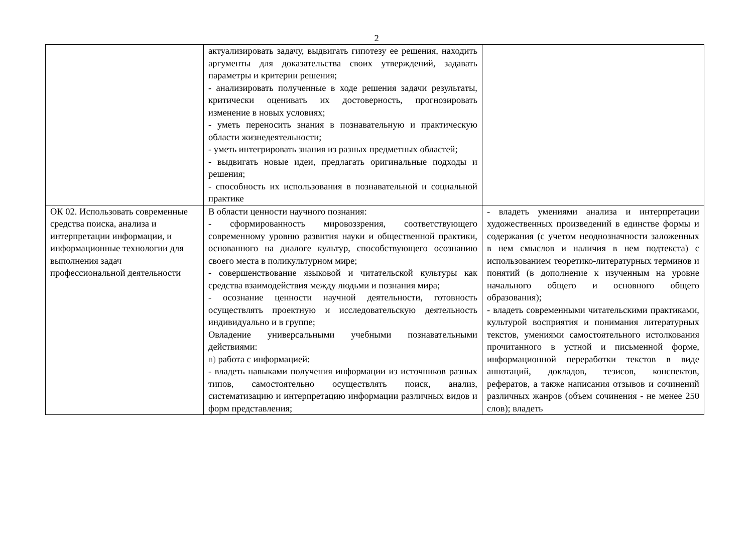2
| | актуализировать задачу, выдвигать гипотезу ее решения, находить аргументы для доказательства своих утверждений, задавать параметры и критерии решения; - анализировать полученные в ходе решения задачи результаты, критически оценивать их достоверность, прогнозировать изменение в новых условиях; - уметь переносить знания в познавательную и практическую области жизнедеятельности; - уметь интегрировать знания из разных предметных областей; - выдвигать новые идеи, предлагать оригинальные подходы и решения; - способность их использования в познавательной и социальной практике | |
| ОК 02. Использовать современные средства поиска, анализа и интерпретации информации, и информационные технологии для выполнения задач профессиональной деятельности | В области ценности научного познания: - сформированность мировоззрения, соответствующего современному уровню развития науки и общественной практики, основанного на диалоге культур, способствующего осознанию своего места в поликультурном мире; - совершенствование языковой и читательской культуры как средства взаимодействия между людьми и познания мира; - осознание ценности научной деятельности, готовность осуществлять проектную и исследовательскую деятельность индивидуально и в группе; Овладение универсальными учебными познавательными действиями: в) работа с информацией: - владеть навыками получения информации из источников разных типов, самостоятельно осуществлять поиск, анализ, систематизацию и интерпретацию информации различных видов и форм представления; | - владеть умениями анализа и интерпретации художественных произведений в единстве формы и содержания (с учетом неоднозначности заложенных в нем смыслов и наличия в нем подтекста) с использованием теоретико-литературных терминов и понятий (в дополнение к изученным на уровне начального общего и основного общего образования); - владеть современными читательскими практиками, культурой восприятия и понимания литературных текстов, умениями самостоятельного истолкования прочитанного в устной и письменной форме, информационной переработки текстов в виде аннотаций, докладов, тезисов, конспектов, рефератов, а также написания отзывов и сочинений различных жанров (объем сочинения - не менее 250 слов); владеть |